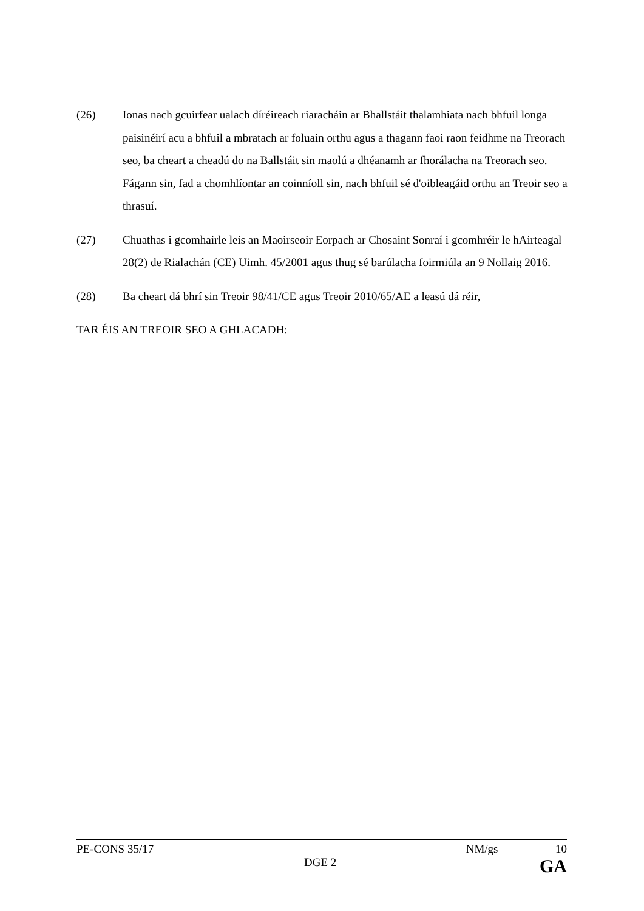(26) Ionas nach gcuirfear ualach díréireach riaracháin ar Bhallstáit thalamhiata nach bhfuil longa paisinéirí acu a bhfuil a mbratach ar foluain orthu agus a thagann faoi raon feidhme na Treorach seo, ba cheart a cheadú do na Ballstáit sin maolú a dhéanamh ar fhorálacha na Treorach seo. Fágann sin, fad a chomhlíontar an coinníoll sin, nach bhfuil sé d'oibleagáid orthu an Treoir seo a thrasuí.
(27) Chuathas i gcomhairle leis an Maoirseoir Eorpach ar Chosaint Sonraí i gcomhréir le hAirteagal 28(2) de Rialachán (CE) Uimh. 45/2001 agus thug sé barúlacha foirmiúla an 9 Nollaig 2016.
(28) Ba cheart dá bhrí sin Treoir 98/41/CE agus Treoir 2010/65/AE a leasú dá réir,
TAR ÉIS AN TREOIR SEO A GHLACADH:
PE-CONS 35/17 NM/gs 10
DGE 2 GA